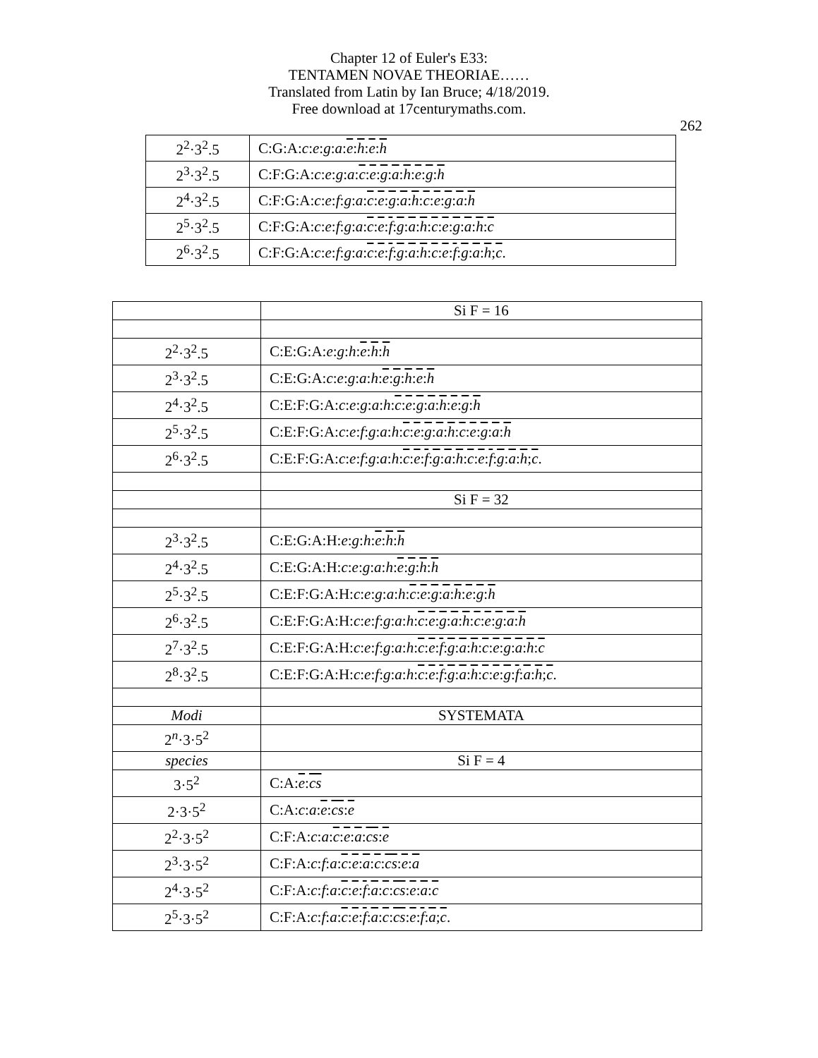Chapter 12 of Euler's E33:
TENTAMEN NOVAE THEORIAE……
Translated from Latin by Ian Bruce; 4/18/2019.
Free download at 17centurymaths.com.
262
| 2<sup>2</sup>·3<sup>2</sup>.5 | C:G:A: c : e : g : a : e : h : e : h |
| 2<sup>3</sup>·3<sup>2</sup>.5 | C:F:G:A: c : e : g : a : c : e : g : a : h : e : g : h |
| 2<sup>4</sup>·3<sup>2</sup>.5 | C:F:G:A: c : e : f : g : a : c : e : g : a : h : c : e : g : a : h |
| 2<sup>5</sup>·3<sup>2</sup>.5 | C:F:G:A: c : e : f : g : a : c : e : f : g : a : h : c : e : g : a : h : c |
| 2<sup>6</sup>·3<sup>2</sup>.5 | C:F:G:A: c : e : f : g : a : c : e : f : g : a : h : c : e : f : g : a : h ; c . |
| | Si F = 16 |
| 2<sup>2</sup>·3<sup>2</sup>.5 | C:E:G:A: e : g : h : e : h : h |
| 2<sup>3</sup>·3<sup>2</sup>.5 | C:E:G:A: c : e : g : a : h : e : g : h : e : h |
| 2<sup>4</sup>·3<sup>2</sup>.5 | C:E:F:G:A: c : e : g : a : h : c : e : g : a : h : e : g : h |
| 2<sup>5</sup>·3<sup>2</sup>.5 | C:E:F:G:A: c : e : f : g : a : h : c : e : g : a : h : c : e : g : a : h |
| 2<sup>6</sup>·3<sup>2</sup>.5 | C:E:F:G:A: c : e : f : g : a : h : c : e : f : g : a : h : c : e : f : g : a : h ; c . |
| | Si F = 32 |
| 2<sup>3</sup>·3<sup>2</sup>.5 | C:E:G:A:H: e : g : h : e : h : h |
| 2<sup>4</sup>·3<sup>2</sup>.5 | C:E:G:A:H: c : e : g : a : h : e : g : h : h |
| 2<sup>5</sup>·3<sup>2</sup>.5 | C:E:F:G:A:H: c : e : g : a : h : c : e : g : a : h : e : g : h |
| 2<sup>6</sup>·3<sup>2</sup>.5 | C:E:F:G:A:H: c : e : f : g : a : h : c : e : g : a : h : c : e : g : a : h |
| 2<sup>7</sup>·3<sup>2</sup>.5 | C:E:F:G:A:H: c : e : f : g : a : h : c : e : f : g : a : h : c : e : g : a : h : c |
| 2<sup>8</sup>·3<sup>2</sup>.5 | C:E:F:G:A:H: c : e : f : g : a : h : c : e : f : g : a : h : c : e : g : f : a : h ; c . |
| Modi | SYSTEMATA |
| 2<sup>n</sup>·3·5<sup>2</sup> | |
| species | Si F = 4 |
| 3·5<sup>2</sup> | C:A: e : cs |
| 2·3·5<sup>2</sup> | C:A: c : a : e : cs : e |
| 2<sup>2</sup>·3·5<sup>2</sup> | C:F:A: c : a : c : e : a : cs : e |
| 2<sup>3</sup>·3·5<sup>2</sup> | C:F:A: c : f : a : c : e : a : c : cs : e : a |
| 2<sup>4</sup>·3·5<sup>2</sup> | C:F:A: c : f : a : c : e : f : a : c : cs : e : a : c |
| 2<sup>5</sup>·3·5<sup>2</sup> | C:F:A: c : f : a : c : e : f : a : c : cs : e : f : a ; c . |